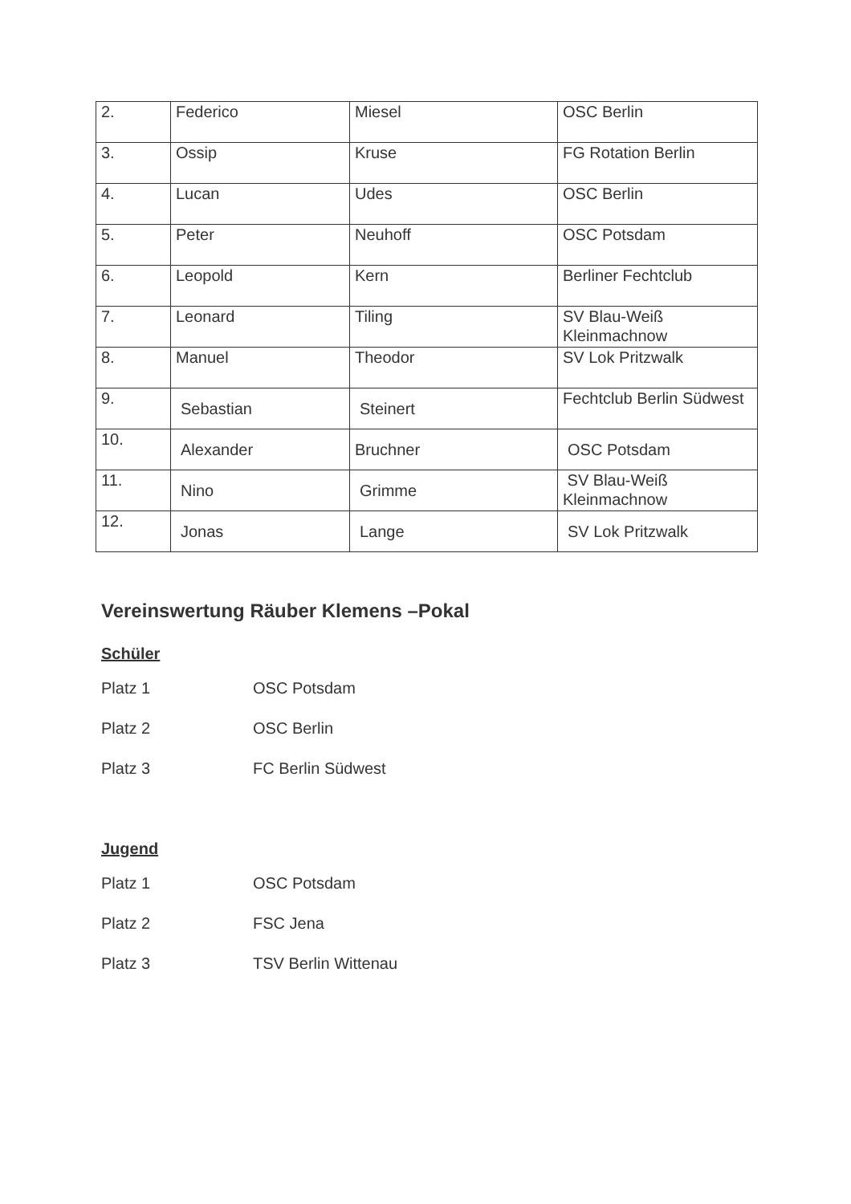| 2. | Federico | Miesel | OSC Berlin |
| 3. | Ossip | Kruse | FG Rotation Berlin |
| 4. | Lucan | Udes | OSC Berlin |
| 5. | Peter | Neuhoff | OSC Potsdam |
| 6. | Leopold | Kern | Berliner Fechtclub |
| 7. | Leonard | Tiling | SV Blau-Weiß Kleinmachnow |
| 8. | Manuel | Theodor | SV Lok Pritzwalk |
| 9. | Sebastian | Steinert | Fechtclub Berlin Südwest |
| 10. | Alexander | Bruchner | OSC Potsdam |
| 11. | Nino | Grimme | SV Blau-Weiß Kleinmachnow |
| 12. | Jonas | Lange | SV Lok Pritzwalk |
Vereinswertung Räuber Klemens –Pokal
Schüler
Platz 1 OSC Potsdam
Platz 2 OSC Berlin
Platz 3 FC Berlin Südwest
Jugend
Platz 1 OSC Potsdam
Platz 2 FSC Jena
Platz 3 TSV Berlin Wittenau